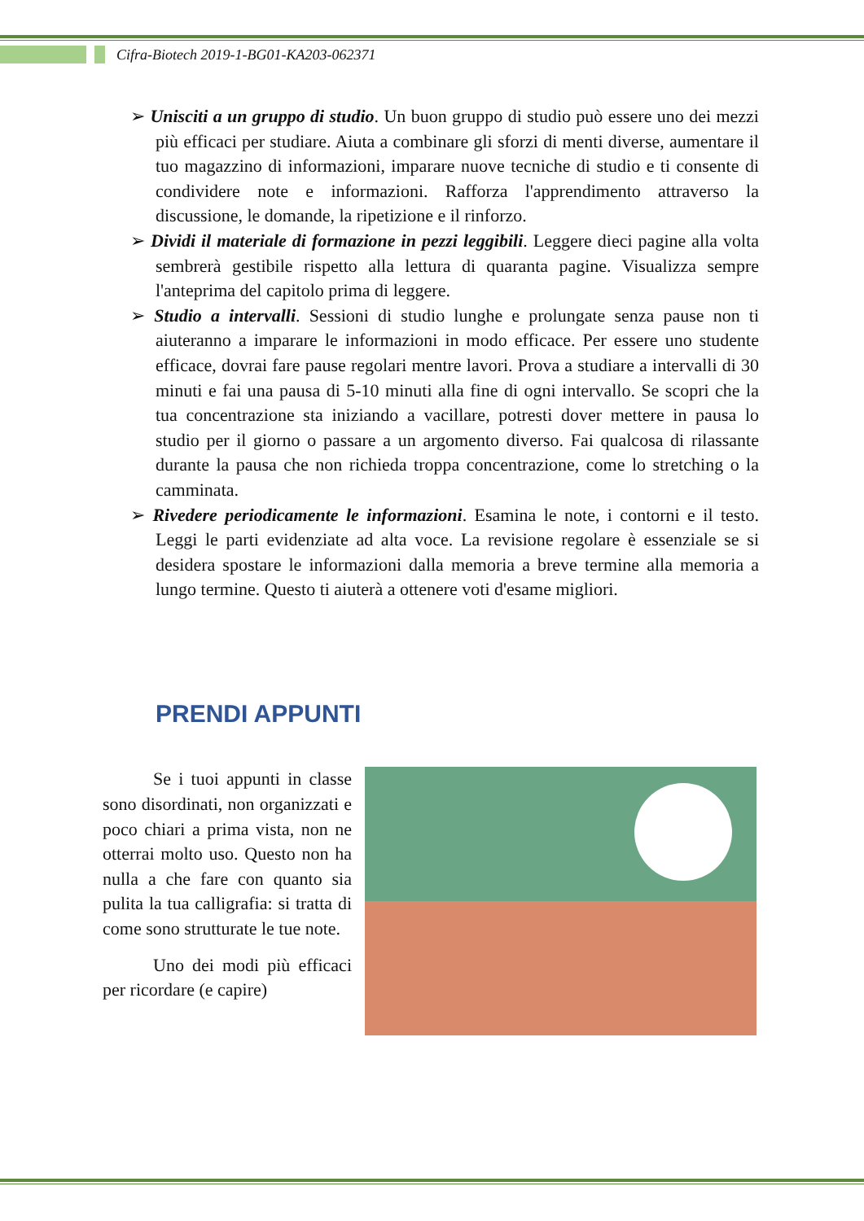Cifra-Biotech 2019-1-BG01-KA203-062371
➢ Unisciti a un gruppo di studio. Un buon gruppo di studio può essere uno dei mezzi più efficaci per studiare. Aiuta a combinare gli sforzi di menti diverse, aumentare il tuo magazzino di informazioni, imparare nuove tecniche di studio e ti consente di condividere note e informazioni. Rafforza l'apprendimento attraverso la discussione, le domande, la ripetizione e il rinforzo.
➢ Dividi il materiale di formazione in pezzi leggibili. Leggere dieci pagine alla volta sembrerà gestibile rispetto alla lettura di quaranta pagine. Visualizza sempre l'anteprima del capitolo prima di leggere.
➢ Studio a intervalli. Sessioni di studio lunghe e prolungate senza pause non ti aiuteranno a imparare le informazioni in modo efficace. Per essere uno studente efficace, dovrai fare pause regolari mentre lavori. Prova a studiare a intervalli di 30 minuti e fai una pausa di 5-10 minuti alla fine di ogni intervallo. Se scopri che la tua concentrazione sta iniziando a vacillare, potresti dover mettere in pausa lo studio per il giorno o passare a un argomento diverso. Fai qualcosa di rilassante durante la pausa che non richieda troppa concentrazione, come lo stretching o la camminata.
➢ Rivedere periodicamente le informazioni. Esamina le note, i contorni e il testo. Leggi le parti evidenziate ad alta voce. La revisione regolare è essenziale se si desidera spostare le informazioni dalla memoria a breve termine alla memoria a lungo termine. Questo ti aiuterà a ottenere voti d'esame migliori.
PRENDI APPUNTI
Se i tuoi appunti in classe sono disordinati, non organizzati e poco chiari a prima vista, non ne otterrai molto uso. Questo non ha nulla a che fare con quanto sia pulita la tua calligrafia: si tratta di come sono strutturate le tue note.
Uno dei modi più efficaci per ricordare (e capire)